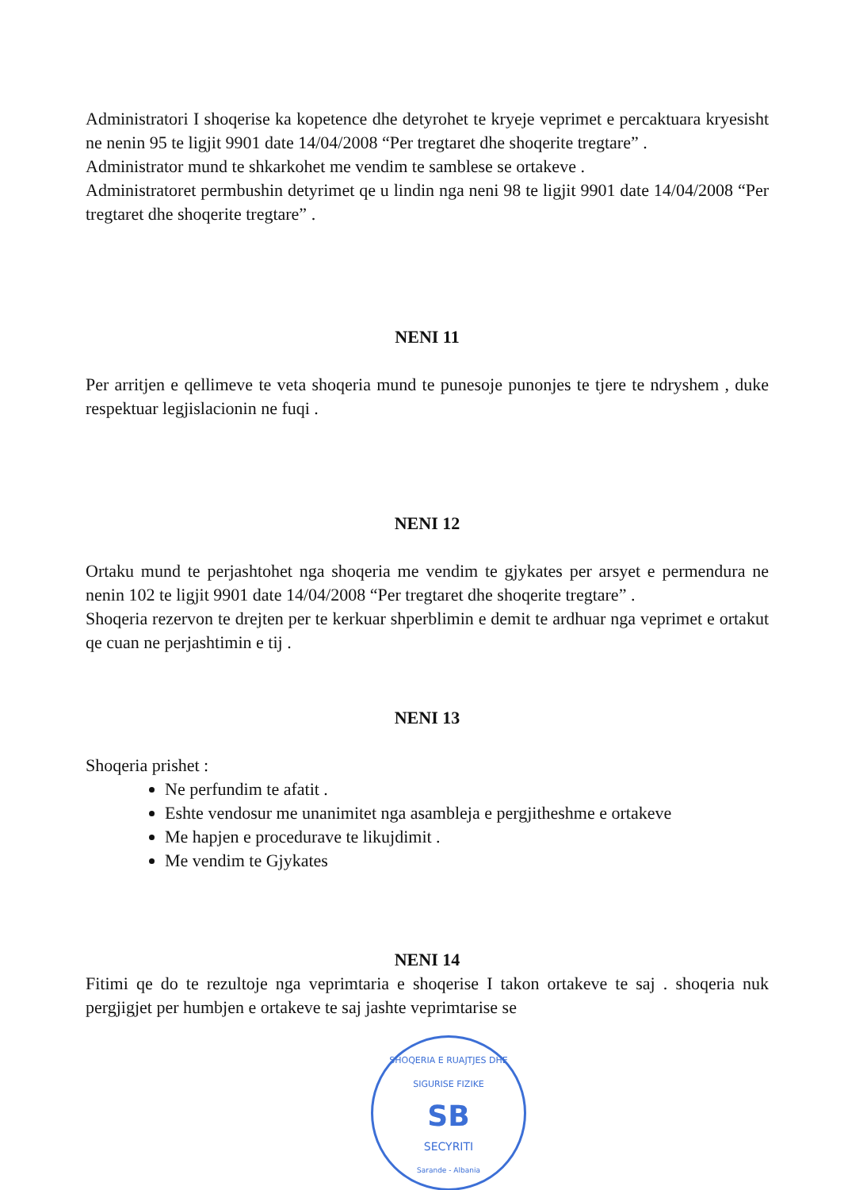Administratori I shoqerise ka kopetence dhe detyrohet te kryeje veprimet e percaktuara kryesisht ne nenin 95 te ligjit 9901 date 14/04/2008 “Per tregtaret dhe shoqerite tregtare” .
Administrator mund te shkarkohet me vendim te samblese se ortakeve .
Administratoret permbushin detyrimet qe u lindin nga neni 98 te ligjit 9901 date 14/04/2008 “Per tregtaret dhe shoqerite tregtare” .
NENI 11
Per arritjen e qellimeve te veta shoqeria mund te punesoje punonjes te tjere te ndryshem , duke respektuar legjislacionin ne fuqi .
NENI 12
Ortaku mund te perjashtohet nga shoqeria me vendim te gjykates per arsyet e permendura ne nenin 102 te ligjit 9901 date 14/04/2008 “Per tregtaret dhe shoqerite tregtare” .
Shoqeria rezervon te drejten per te kerkuar shperblimin e demit te ardhuar nga veprimet e ortakut qe cuan ne perjashtimin e tij .
NENI 13
Shoqeria prishet :
Ne perfundim te afatit .
Eshte vendosur me unanimitet nga asambleja e pergjitheshme e ortakeve
Me hapjen e procedurave te likujdimit .
Me vendim te Gjykates
NENI 14
Fitimi qe do te rezultoje nga veprimtaria e shoqerise I takon ortakeve te saj . shoqeria nuk pergjigjet per humbjen e ortakeve te saj jashte veprimtarise se
SHOQERIA E RUAJTJES DHE SIGURISE FIZIKE
SB
SECYRITI
Sarande - Albania